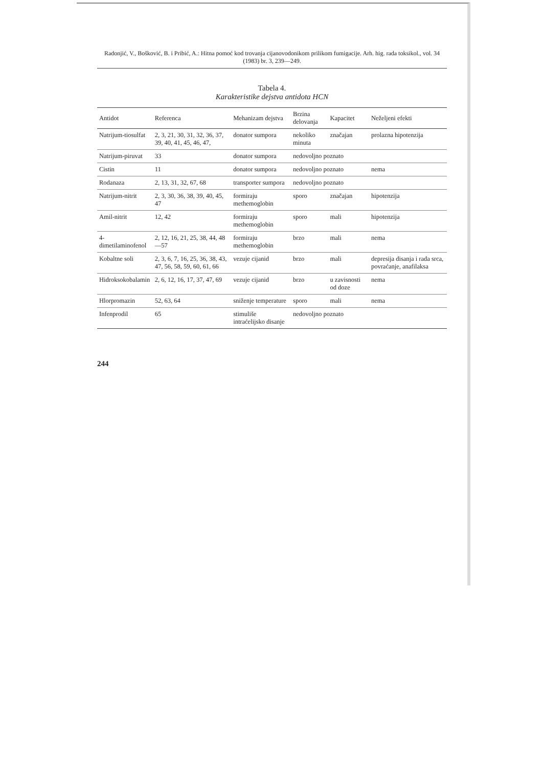Radonjić, V., Bošković, B. i Pribić, A.: Hitna pomoć kod trovanja cijanovodonikom prilikom fumigacije. Arh. hig. rada toksikol., vol. 34 (1983) br. 3, 239—249.
Tabela 4.
Karakteristike dejstva antidota HCN
| Antidot | Referenca | Mehanizam dejstva | Brzina delovanja | Kapacitet | Neželjeni efekti |
| --- | --- | --- | --- | --- | --- |
| Natrijum-tiosulfat | 2, 3, 21, 30, 31, 32, 36, 37, 39, 40, 41, 45, 46, 47, | donator sumpora | nekoliko minuta | značajan | prolazna hipotenzija |
| Natrijum-piruvat | 33 | donator sumpora | nedovoljno poznato | | |
| Cistin | 11 | donator sumpora | nedovoljno poznato | | nema |
| Rodanaza | 2, 13, 31, 32, 67, 68 | transporter sumpora | nedovoljno poznato | | |
| Natrijum-nitrit | 2, 3, 30, 36, 38, 39, 40, 45, 47 | formiraju methemoglobin | sporo | značajan | hipotenzija |
| Amil-nitrit | 12, 42 | formiraju methemoglobin | sporo | mali | hipotenzija |
| 4-dimetilaminofenol | 2, 12, 16, 21, 25, 38, 44, 48—57 | formiraju methemoglobin | brzo | mali | nema |
| Kobaltne soli | 2, 3, 6, 7, 16, 25, 36, 38, 43, 47, 56, 58, 59, 60, 61, 66 | vezuje cijanid | brzo | mali | depresija disanja i rada srca, povraćanje, anafilaksa |
| Hidroksokobalamin | 2, 6, 12, 16, 17, 37, 47, 69 | vezuje cijanid | brzo | u zavisnosti od doze | nema |
| Hlorpromazin | 52, 63, 64 | sniženje temperature | sporo | mali | nema |
| Infenprodil | 65 | stimuliše intraćelijsko disanje | nedovoljno poznato | | |
244